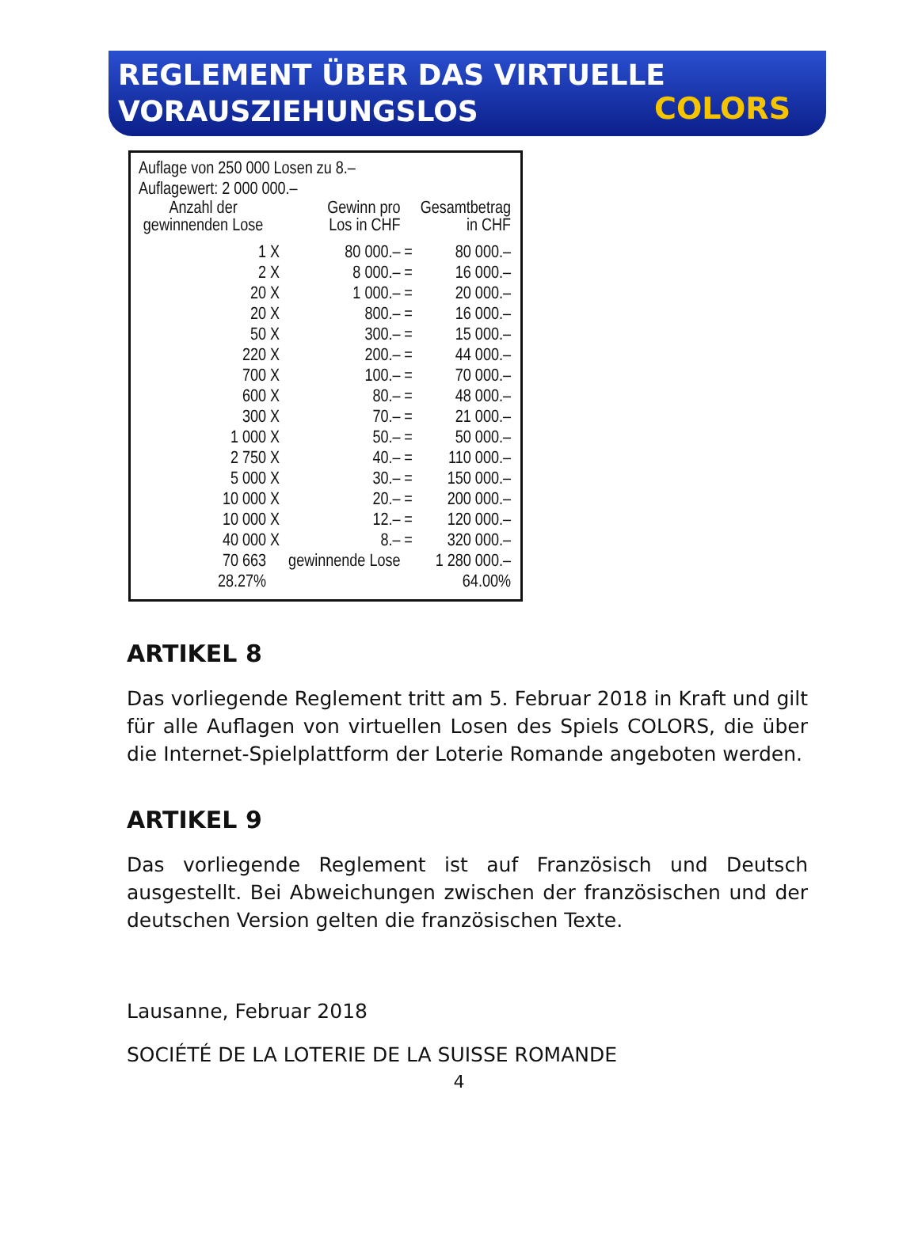REGLEMENT ÜBER DAS VIRTUELLE
VORAUSZIEHUNGSLOS
COLORS
Auflage von 250 000 Losen zu 8.–
Auflage­wert: 2 000 000.–
| Anzahl der gewinnenden Lose | | Gewinn pro Los in CHF | | Gesamtbetrag in CHF |
| --- | --- | --- | --- | --- |
| 1 | X | 80 000.– | = | 80 000.– |
| 2 | X | 8 000.– | = | 16 000.– |
| 20 | X | 1 000.– | = | 20 000.– |
| 20 | X | 800.– | = | 16 000.– |
| 50 | X | 300.– | = | 15 000.– |
| 220 | X | 200.– | = | 44 000.– |
| 700 | X | 100.– | = | 70 000.– |
| 600 | X | 80.– | = | 48 000.– |
| 300 | X | 70.– | = | 21 000.– |
| 1 000 | X | 50.– | = | 50 000.– |
| 2 750 | X | 40.– | = | 110 000.– |
| 5 000 | X | 30.– | = | 150 000.– |
| 10 000 | X | 20.– | = | 200 000.– |
| 10 000 | X | 12.– | = | 120 000.– |
| 40 000 | X | 8.– | = | 320 000.– |
| 70 663 | | gewinnende Lose | | 1 280 000.– |
| 28.27% | | | | 64.00% |
ARTIKEL 8
Das vorliegende Reglement tritt am 5. Februar 2018 in Kraft und gilt für alle Auflagen von virtuellen Losen des Spiels COLORS, die über die Internet-Spielplattform der Loterie Romande angeboten werden.
ARTIKEL 9
Das vorliegende Reglement ist auf Französisch und Deutsch ausgestellt. Bei Abweichungen zwischen der französischen und der deutschen Version gelten die französischen Texte.
Lausanne, Februar 2018
SOCIÉTÉ DE LA LOTERIE DE LA SUISSE ROMANDE
4